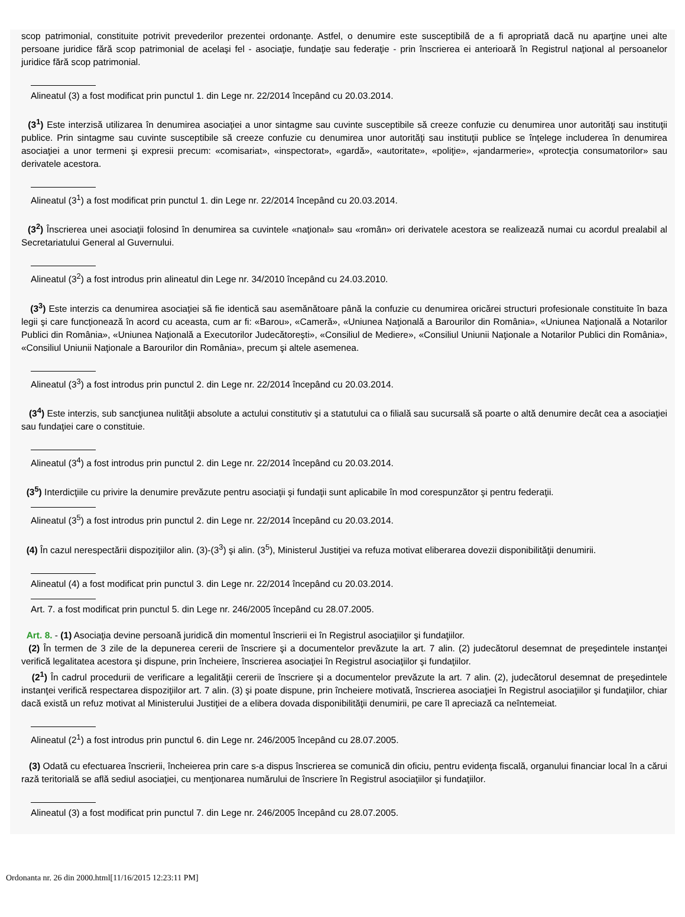scop patrimonial, constituite potrivit prevederilor prezentei ordonanţe. Astfel, o denumire este susceptibilă de a fi apropriată dacă nu aparţine unei alte persoane juridice fără scop patrimonial de acelaşi fel - asociaţie, fundaţie sau federaţie - prin înscrierea ei anterioară în Registrul naţional al persoanelor juridice fără scop patrimonial.
Alineatul (3) a fost modificat prin punctul 1. din Lege nr. 22/2014 începând cu 20.03.2014.
(3<sup>1</sup>) Este interzisă utilizarea în denumirea asociaţiei a unor sintagme sau cuvinte susceptibile să creeze confuzie cu denumirea unor autorităţi sau instituţii publice. Prin sintagme sau cuvinte susceptibile să creeze confuzie cu denumirea unor autorităţi sau instituţii publice se înţelege includerea în denumirea asociaţiei a unor termeni şi expresii precum: «comisariat», «inspectorat», «gardă», «autoritate», «poliţie», «jandarmerie», «protecţia consumatorilor» sau derivatele acestora.
Alineatul (3<sup>1</sup>) a fost modificat prin punctul 1. din Lege nr. 22/2014 începând cu 20.03.2014.
(3<sup>2</sup>) Înscrierea unei asociaţii folosind în denumirea sa cuvintele «naţional» sau «român» ori derivatele acestora se realizează numai cu acordul prealabil al Secretariatului General al Guvernului.
Alineatul (3<sup>2</sup>) a fost introdus prin alineatul din Lege nr. 34/2010 începând cu 24.03.2010.
(3<sup>3</sup>) Este interzis ca denumirea asociaţiei să fie identică sau asemănătoare până la confuzie cu denumirea oricărei structuri profesionale constituite în baza legii şi care funcţionează în acord cu aceasta, cum ar fi: «Barou», «Cameră», «Uniunea Naţională a Barourilor din România», «Uniunea Naţională a Notarilor Publici din România», «Uniunea Naţională a Executorilor Judecătoreşti», «Consiliul de Mediere», «Consiliul Uniunii Naţionale a Notarilor Publici din România», «Consiliul Uniunii Naţionale a Barourilor din România», precum şi altele asemenea.
Alineatul (3<sup>3</sup>) a fost introdus prin punctul 2. din Lege nr. 22/2014 începând cu 20.03.2014.
(3<sup>4</sup>) Este interzis, sub sancţiunea nulităţii absolute a actului constitutiv şi a statutului ca o filială sau sucursală să poarte o altă denumire decât cea a asociaţiei sau fundaţiei care o constituie.
Alineatul (3<sup>4</sup>) a fost introdus prin punctul 2. din Lege nr. 22/2014 începând cu 20.03.2014.
(3<sup>5</sup>) Interdicţiile cu privire la denumire prevăzute pentru asociaţii şi fundaţii sunt aplicabile în mod corespunzător şi pentru federaţii.
Alineatul (3<sup>5</sup>) a fost introdus prin punctul 2. din Lege nr. 22/2014 începând cu 20.03.2014.
(4) În cazul nerespectării dispoziţiilor alin. (3)-(3<sup>3</sup>) şi alin. (3<sup>5</sup>), Ministerul Justiţiei va refuza motivat eliberarea dovezii disponibilităţii denumirii.
Alineatul (4) a fost modificat prin punctul 3. din Lege nr. 22/2014 începând cu 20.03.2014.
Art. 7. a fost modificat prin punctul 5. din Lege nr. 246/2005 începând cu 28.07.2005.
Art. 8. - (1) Asociaţia devine persoană juridică din momentul înscrierii ei în Registrul asociaţiilor şi fundaţiilor.
(2) În termen de 3 zile de la depunerea cererii de înscriere şi a documentelor prevăzute la art. 7 alin. (2) judecătorul desemnat de preşedintele instanţei verifică legalitatea acestora şi dispune, prin încheiere, înscrierea asociaţiei în Registrul asociaţiilor şi fundaţiilor.
(2<sup>1</sup>) În cadrul procedurii de verificare a legalităţii cererii de înscriere şi a documentelor prevăzute la art. 7 alin. (2), judecătorul desemnat de preşedintele instanţei verifică respectarea dispoziţiilor art. 7 alin. (3) şi poate dispune, prin încheiere motivată, înscrierea asociaţiei în Registrul asociaţiilor şi fundaţiilor, chiar dacă există un refuz motivat al Ministerului Justiţiei de a elibera dovada disponibilităţii denumirii, pe care îl apreciază ca neîntemeiat.
Alineatul (2<sup>1</sup>) a fost introdus prin punctul 6. din Lege nr. 246/2005 începând cu 28.07.2005.
(3) Odată cu efectuarea înscrierii, încheierea prin care s-a dispus înscrierea se comunică din oficiu, pentru evidenţa fiscală, organului financiar local în a cărui rază teritorială se află sediul asociaţiei, cu menţionarea numărului de înscriere în Registrul asociaţiilor şi fundaţiilor.
Alineatul (3) a fost modificat prin punctul 7. din Lege nr. 246/2005 începând cu 28.07.2005.
Ordonanta nr. 26 din 2000.html[11/16/2015 12:23:11 PM]